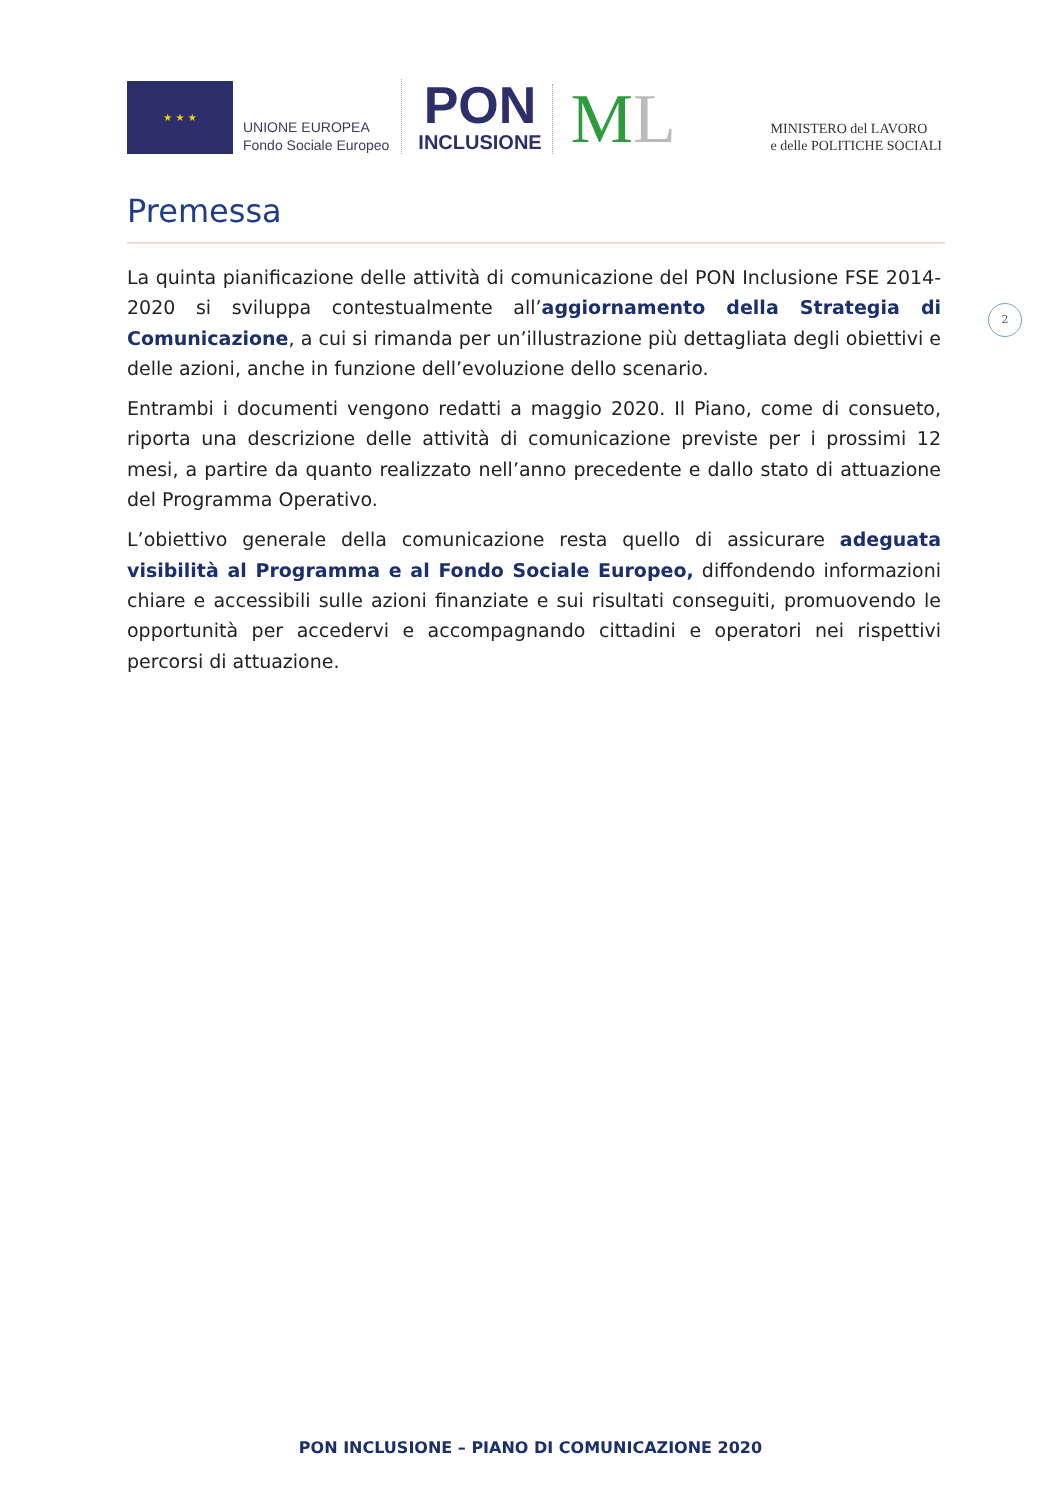★ ★ ★
UNIONE EUROPEA
Fondo Sociale Europeo
PON
INCLUSIONE
ML
MINISTERO del LAVORO
e delle POLITICHE SOCIALI
Premessa
2
La quinta pianificazione delle attività di comunicazione del PON Inclusione FSE 2014-2020 si sviluppa contestualmente all’aggiornamento della Strategia di Comunicazione, a cui si rimanda per un’illustrazione più dettagliata degli obiettivi e delle azioni, anche in funzione dell’evoluzione dello scenario.
Entrambi i documenti vengono redatti a maggio 2020. Il Piano, come di consueto, riporta una descrizione delle attività di comunicazione previste per i prossimi 12 mesi, a partire da quanto realizzato nell’anno precedente e dallo stato di attuazione del Programma Operativo.
L’obiettivo generale della comunicazione resta quello di assicurare adeguata visibilità al Programma e al Fondo Sociale Europeo, diffondendo informazioni chiare e accessibili sulle azioni finanziate e sui risultati conseguiti, promuovendo le opportunità per accedervi e accompagnando cittadini e operatori nei rispettivi percorsi di attuazione.
PON INCLUSIONE – PIANO DI COMUNICAZIONE 2020